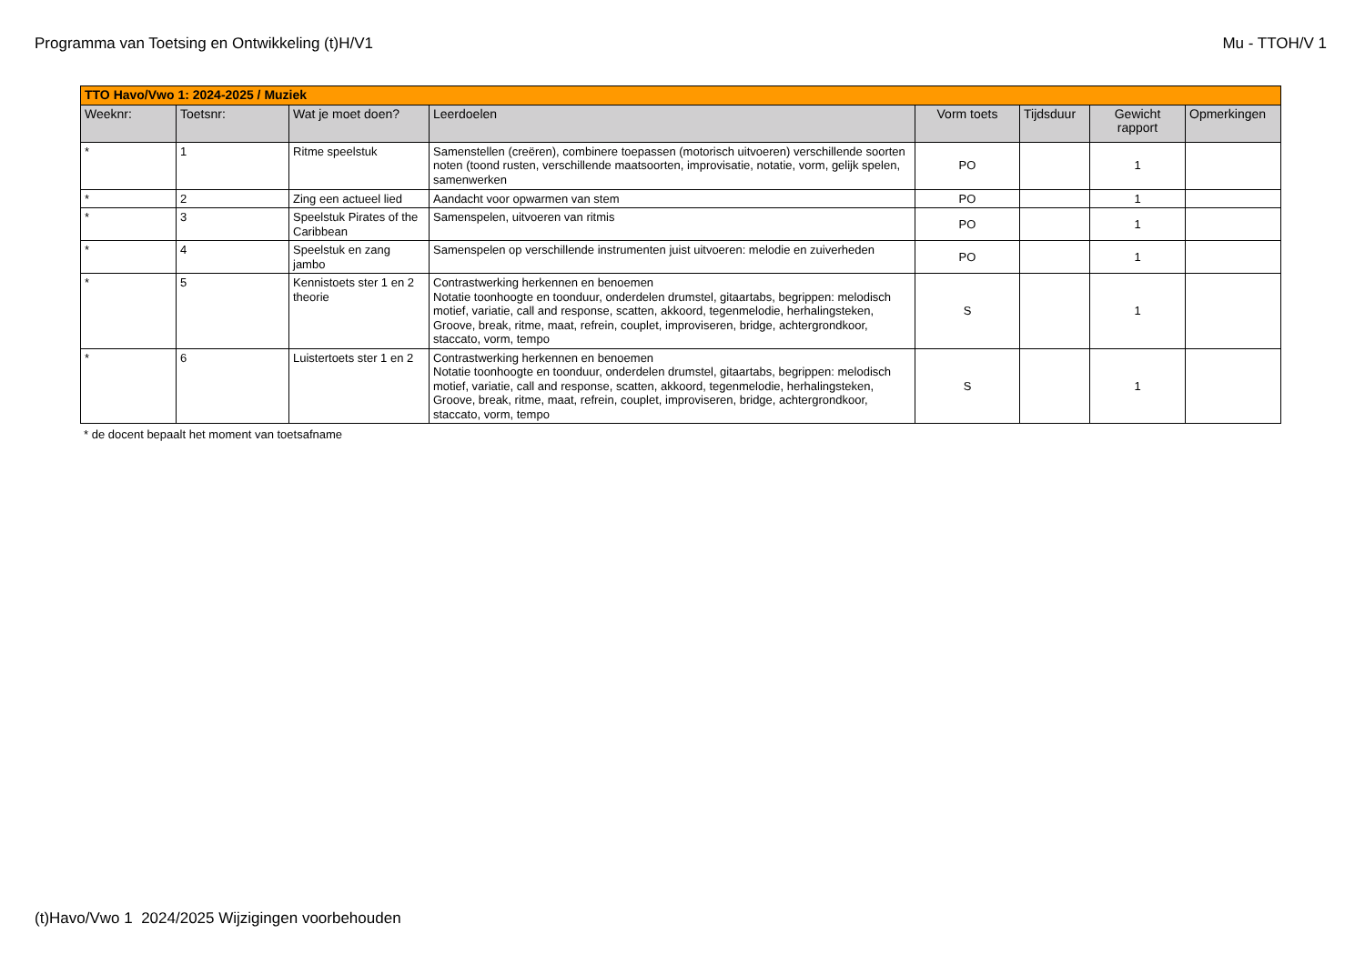Programma van Toetsing en Ontwikkeling (t)H/V1 Mu - TTOH/V 1
| TTO Havo/Vwo 1: 2024-2025 / Muziek | | | | | | | |
| --- | --- | --- | --- | --- | --- | --- | --- |
| Weeknr: | Toetsnr: | Wat je moet doen? | Leerdoelen | Vorm toets | Tijdsduur | Gewicht rapport | Opmerkingen |
| * | 1 | Ritme speelstuk | Samenstellen (creëren), combinere toepassen (motorisch uitvoeren) verschillende soorten noten (toond rusten, verschillende maatsoorten, improvisatie, notatie, vorm, gelijk spelen, samenwerken | PO | | 1 | |
| * | 2 | Zing een actueel lied | Aandacht voor opwarmen van stem | PO | | 1 | |
| * | 3 | Speelstuk Pirates of the Caribbean | Samenspelen, uitvoeren van ritmis | PO | | 1 | |
| * | 4 | Speelstuk en zang jambo | Samenspelen op verschillende instrumenten juist uitvoeren: melodie en zuiverheden | PO | | 1 | |
| * | 5 | Kennistoets ster 1 en 2 theorie | Contrastwerking herkennen en benoemen Notatie toonhoogte en toonduur, onderdelen drumstel, gitaartabs, begrippen: melodisch motief, variatie, call and response, scatten, akkoord, tegenmelodie, herhalingsteken, Groove, break, ritme, maat, refrein, couplet, improviseren, bridge, achtergrondkoor, staccato, vorm, tempo | S | | 1 | |
| * | 6 | Luistertoets ster 1 en 2 | Contrastwerking herkennen en benoemen Notatie toonhoogte en toonduur, onderdelen drumstel, gitaartabs, begrippen: melodisch motief, variatie, call and response, scatten, akkoord, tegenmelodie, herhalingsteken, Groove, break, ritme, maat, refrein, couplet, improviseren, bridge, achtergrondkoor, staccato, vorm, tempo | S | | 1 | |
* de docent bepaalt het moment van toetsafname
(t)Havo/Vwo 1 2024/2025 Wijzigingen voorbehouden